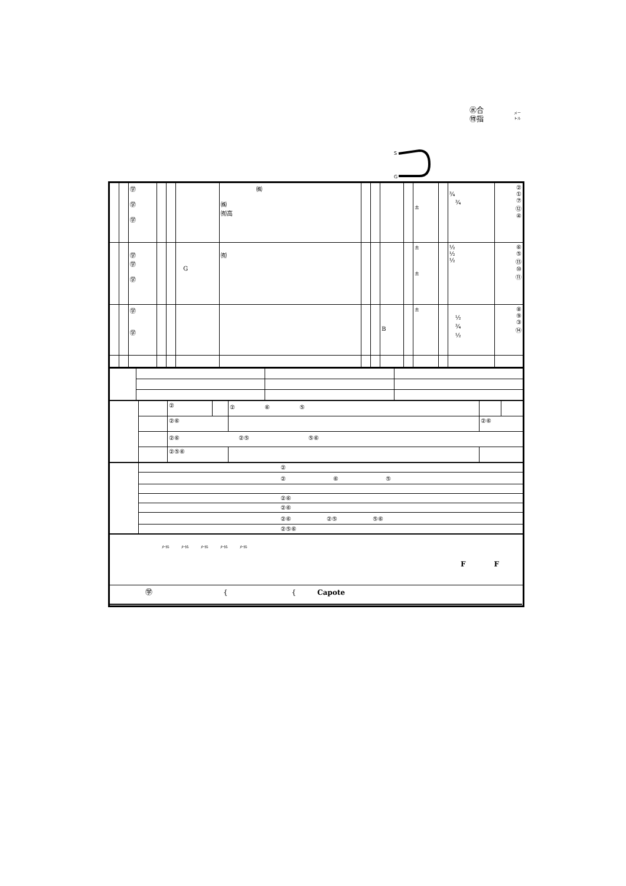㊌合
㊕指
メー
トル
S
G
| | | ㊫ ㊫ ㊫ | | | | ㈱ ㈱ ㈲高 | | | | | ± | | ¾ ¾ | ② ① ⑦ ⑫ ④ |
| | | ㊫ ㊫ ㊫ | | | G | ㈲ | | | | | ± ± | | ½ ½ ½ | ⑥ ⑤ ⑬ ⑩ ⑪ |
| | | ㊫ ㊫ | | | | | | | B | | ± | | ½ ¾ ½ | ⑧ ⑨ ③ ⑭ |
| | | ② | | ② ⑥ ⑤ | | |
| | | ②⑥ | | | ②⑥ | |
| | | ②⑥ ②⑤ ⑤⑥ | | | | |
| | | ②⑤⑥ | | | | |
| | ② |
| | ② ⑥ ⑤ |
| | ②⑥ |
| | ②⑥ |
| | ②⑥ ②⑤ ⑤⑥ |
| | ②⑤⑥ |
| ﾒｰﾄﾙ ﾒｰﾄﾙ ﾒｰﾄﾙ ﾒｰﾄﾙ ﾒｰﾄﾙ F F |
| ㊫ { { Capote |